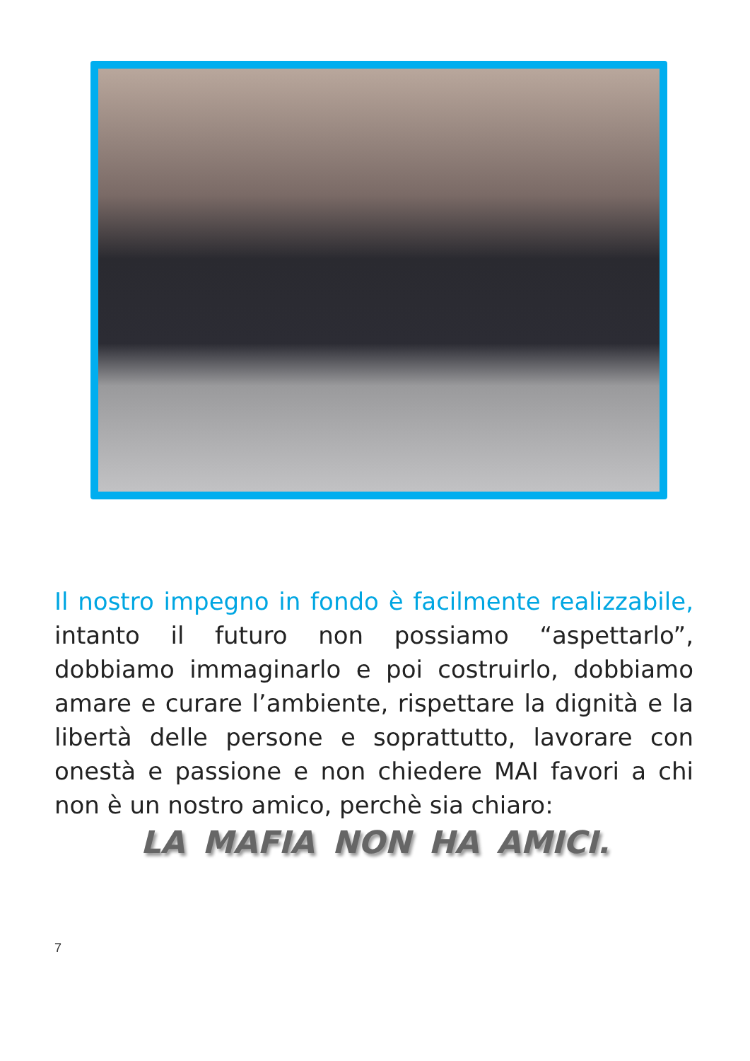Il nostro impegno in fondo è facilmente realizzabile, intanto il futuro non possiamo “aspettarlo”, dobbiamo immaginarlo e poi costruirlo, dobbiamo amare e curare l’ambiente, rispettare la dignità e la libertà delle persone e soprattutto, lavorare con onestà e passione e non chiedere MAI favori a chi non è un nostro amico, perchè sia chiaro:
LA MAFIA NON HA AMICI.
7